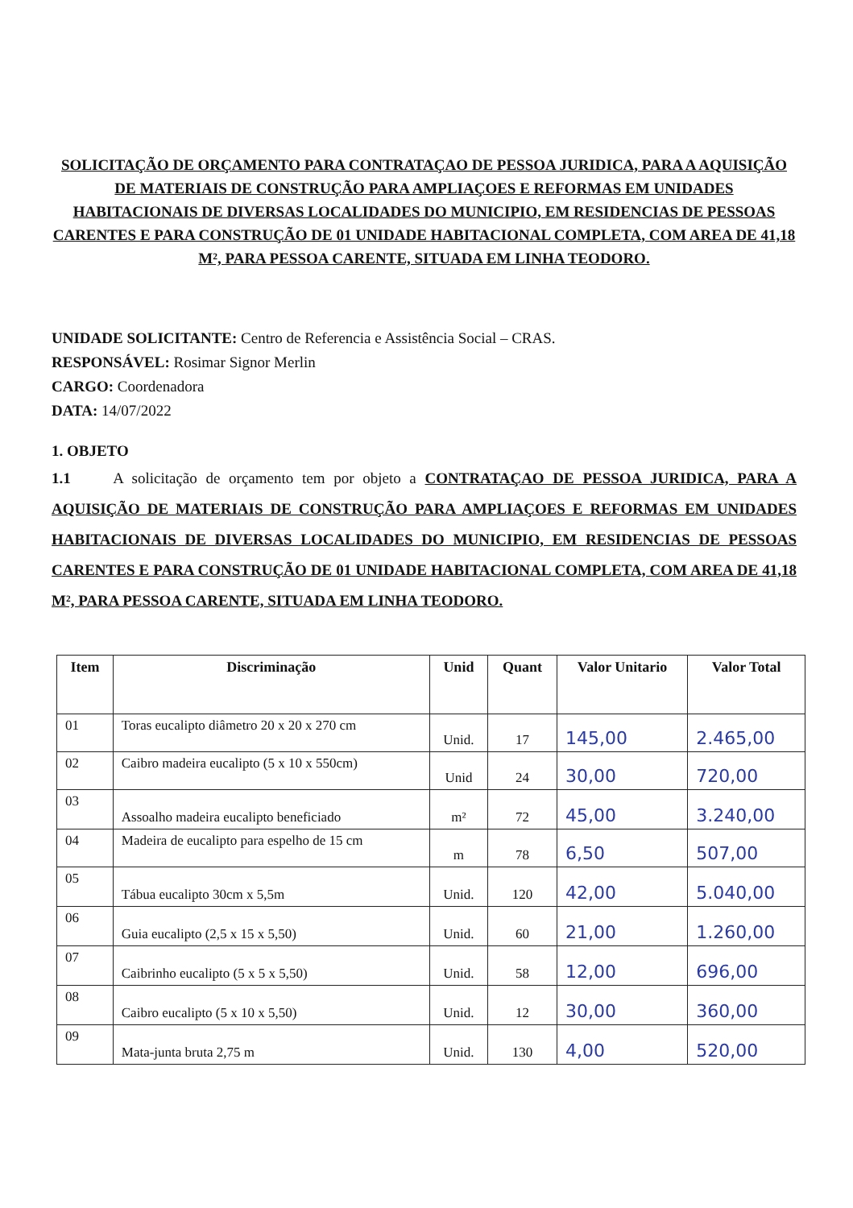SOLICITAÇÃO DE ORÇAMENTO PARA CONTRATAÇAO DE PESSOA JURIDICA, PARA A AQUISIÇÃO DE MATERIAIS DE CONSTRUÇÃO PARA AMPLIAÇOES E REFORMAS EM UNIDADES HABITACIONAIS DE DIVERSAS LOCALIDADES DO MUNICIPIO, EM RESIDENCIAS DE PESSOAS CARENTES E PARA CONSTRUÇÃO DE 01 UNIDADE HABITACIONAL COMPLETA, COM AREA DE 41,18 M², PARA PESSOA CARENTE, SITUADA EM LINHA TEODORO.
UNIDADE SOLICITANTE: Centro de Referencia e Assistência Social – CRAS.
RESPONSÁVEL: Rosimar Signor Merlin
CARGO: Coordenadora
DATA: 14/07/2022
1. OBJETO
1.1 A solicitação de orçamento tem por objeto a CONTRATAÇAO DE PESSOA JURIDICA, PARA A AQUISIÇÃO DE MATERIAIS DE CONSTRUÇÃO PARA AMPLIAÇOES E REFORMAS EM UNIDADES HABITACIONAIS DE DIVERSAS LOCALIDADES DO MUNICIPIO, EM RESIDENCIAS DE PESSOAS CARENTES E PARA CONSTRUÇÃO DE 01 UNIDADE HABITACIONAL COMPLETA, COM AREA DE 41,18 M², PARA PESSOA CARENTE, SITUADA EM LINHA TEODORO.
| Item | Discriminação | Unid | Quant | Valor Unitario | Valor Total |
| --- | --- | --- | --- | --- | --- |
| 01 | Toras eucalipto diâmetro 20 x 20 x 270 cm | Unid. | 17 | 145,00 | 2.465,00 |
| 02 | Caibro madeira eucalipto (5 x 10 x 550cm) | Unid | 24 | 30,00 | 720,00 |
| 03 | Assoalho madeira eucalipto beneficiado | m² | 72 | 45,00 | 3.240,00 |
| 04 | Madeira de eucalipto para espelho de 15 cm | m | 78 | 6,50 | 507,00 |
| 05 | Tábua eucalipto 30cm x 5,5m | Unid. | 120 | 42,00 | 5.040,00 |
| 06 | Guia eucalipto (2,5 x 15 x 5,50) | Unid. | 60 | 21,00 | 1.260,00 |
| 07 | Caibrinho eucalipto (5 x 5 x 5,50) | Unid. | 58 | 12,00 | 696,00 |
| 08 | Caibro eucalipto (5 x 10 x 5,50) | Unid. | 12 | 30,00 | 360,00 |
| 09 | Mata-junta bruta 2,75 m | Unid. | 130 | 4,00 | 520,00 |